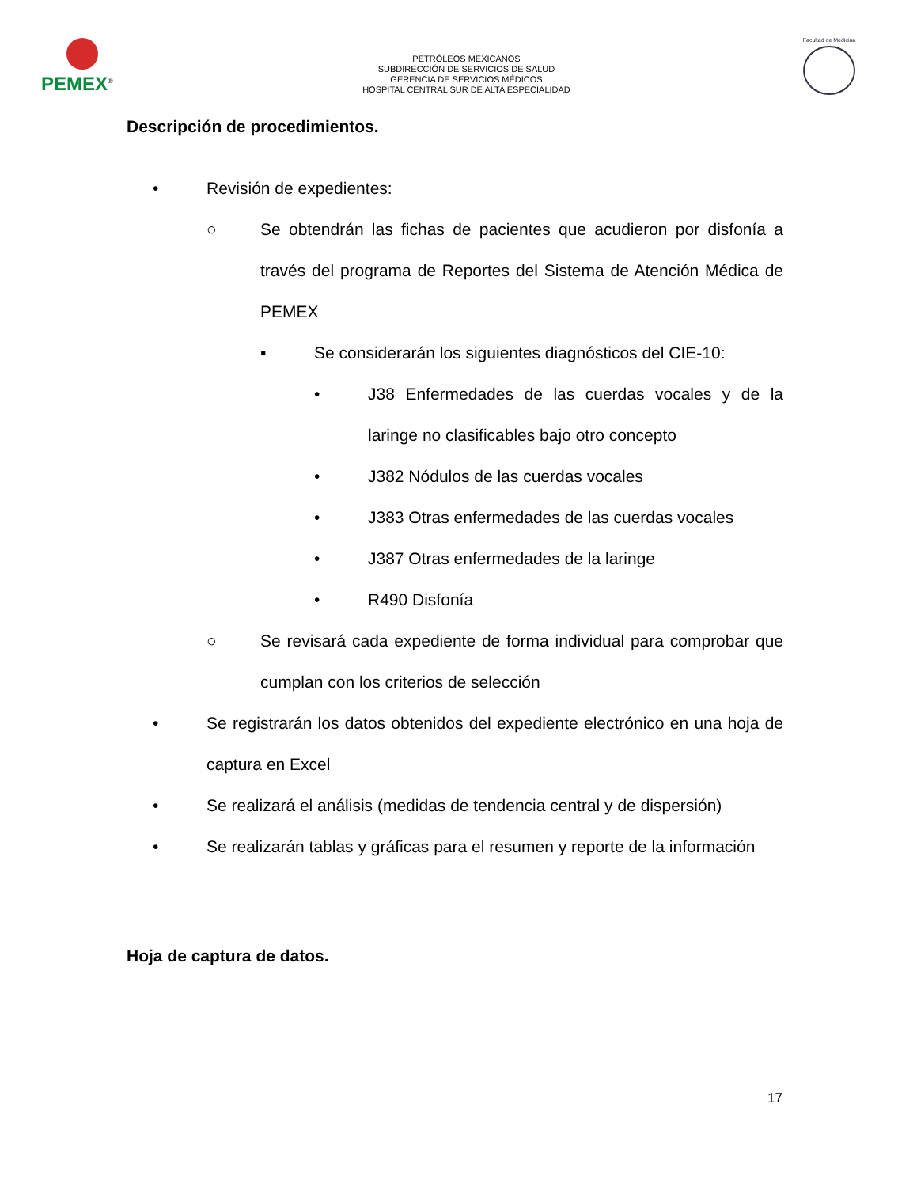PEMEX<sup>®</sup>
PETRÓLEOS MEXICANOS
SUBDIRECCIÓN DE SERVICIOS DE SALUD
GERENCIA DE SERVICIOS MÉDICOS
HOSPITAL CENTRAL SUR DE ALTA ESPECIALIDAD
Facultad de Medicina
Descripción de procedimientos.
• Revisión de expedientes:
○ Se obtendrán las fichas de pacientes que acudieron por disfonía a través del programa de Reportes del Sistema de Atención Médica de PEMEX
▪ Se considerarán los siguientes diagnósticos del CIE-10:
• J38 Enfermedades de las cuerdas vocales y de la laringe no clasificables bajo otro concepto
• J382 Nódulos de las cuerdas vocales
• J383 Otras enfermedades de las cuerdas vocales
• J387 Otras enfermedades de la laringe
• R490 Disfonía
○ Se revisará cada expediente de forma individual para comprobar que cumplan con los criterios de selección
• Se registrarán los datos obtenidos del expediente electrónico en una hoja de captura en Excel
• Se realizará el análisis (medidas de tendencia central y de dispersión)
• Se realizarán tablas y gráficas para el resumen y reporte de la información
Hoja de captura de datos.
17